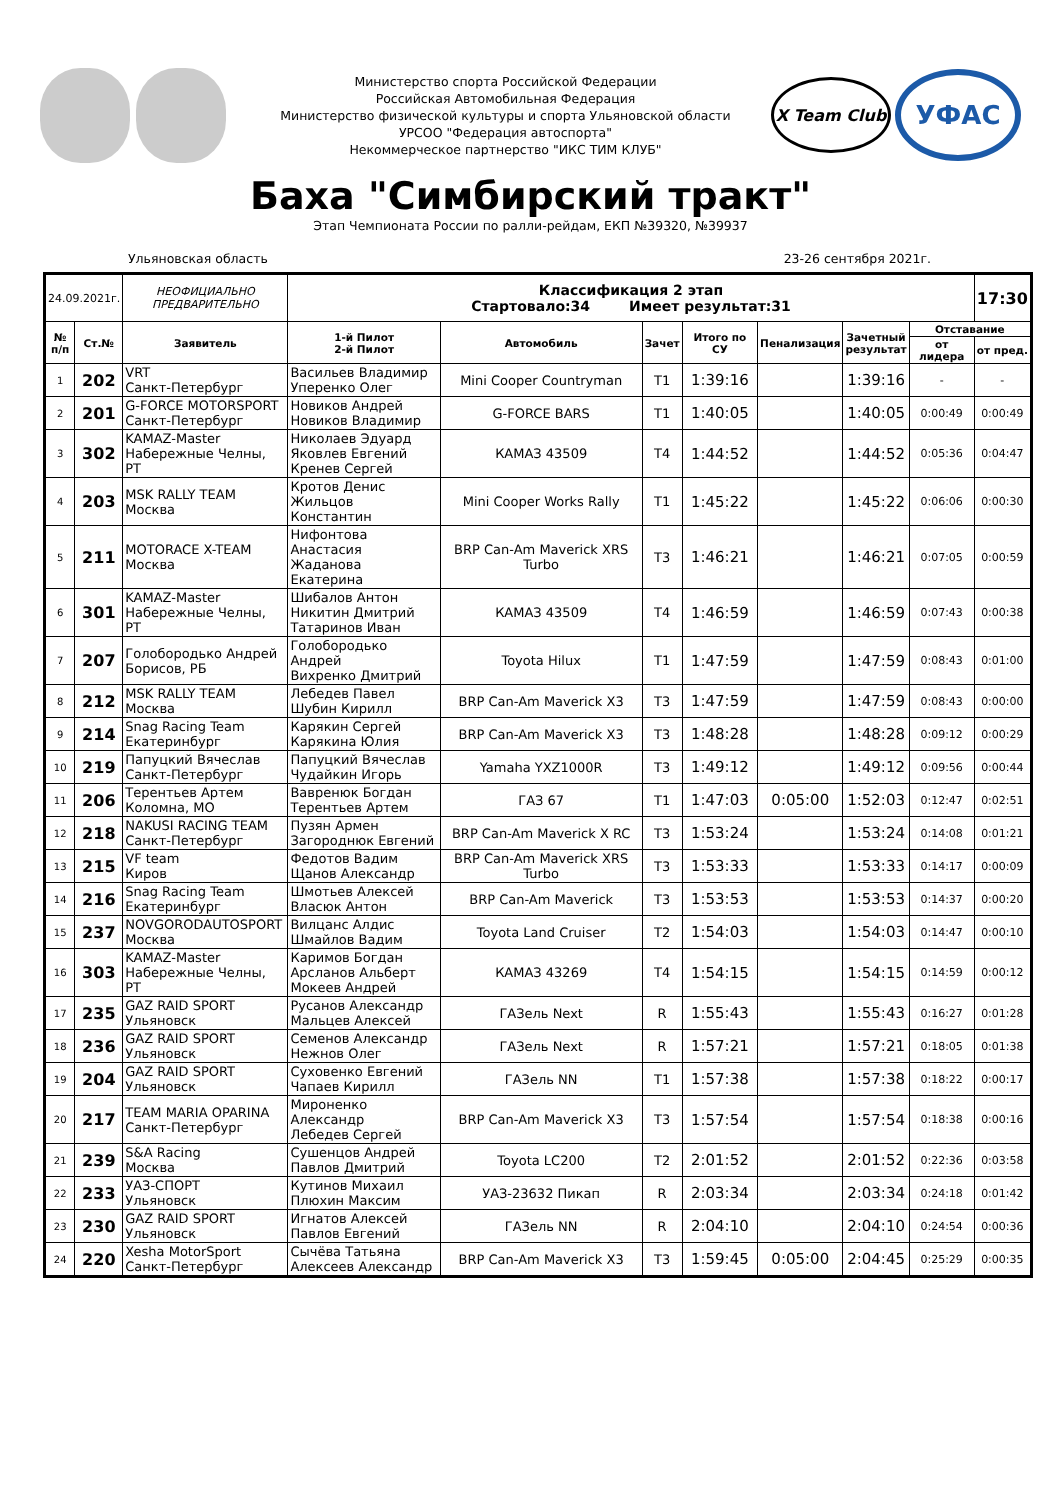Министерство спорта Российской Федерации
Российская Автомобильная Федерация
Министерство физической культуры и спорта Ульяновской области
УРСОО "Федерация автоспорта"
Некоммерческое партнерство "ИКС ТИМ КЛУБ"
X Team Club
УФАС
Баха "Симбирский тракт"
Этап Чемпионата России по ралли-рейдам, ЕКП №39320, №39937
Ульяновская область 23-26 сентября 2021г.
| 24.09.2021г. | | НЕОФИЦИАЛЬНО ПРЕДВАРИТЕЛЬНО | Классификация 2 этап Стартовало:34 Имеет результат:31 | | | | | | | 17:30 |
| № п/п | Ст.№ | Заявитель | 1-й Пилот 2-й Пилот | Автомобиль | Зачет | Итого по СУ | Пенализация | Зачетный результат | Отставание | |
| | | | | | | | | | от лидера | от пред. |
| 1 | 202 | VRT Санкт-Петербург | Васильев Владимир Уперенко Олег | Mini Cooper Countryman | T1 | 1:39:16 | | 1:39:16 | - | - |
| 2 | 201 | G-FORCE MOTORSPORT Санкт-Петербург | Новиков Андрей Новиков Владимир | G-FORCE BARS | T1 | 1:40:05 | | 1:40:05 | 0:00:49 | 0:00:49 |
| 3 | 302 | KAMAZ-Master Набережные Челны, РТ | Николаев Эдуард Яковлев Евгений Кренев Сергей | КАМАЗ 43509 | T4 | 1:44:52 | | 1:44:52 | 0:05:36 | 0:04:47 |
| 4 | 203 | MSK RALLY TEAM Москва | Кротов Денис Жильцов Константин | Mini Cooper Works Rally | T1 | 1:45:22 | | 1:45:22 | 0:06:06 | 0:00:30 |
| 5 | 211 | MOTORACE X-TEAM Москва | Нифонтова Анастасия Жаданова Екатерина | BRP Can-Am Maverick XRS Turbo | T3 | 1:46:21 | | 1:46:21 | 0:07:05 | 0:00:59 |
| 6 | 301 | KAMAZ-Master Набережные Челны, РТ | Шибалов Антон Никитин Дмитрий Татаринов Иван | КАМАЗ 43509 | T4 | 1:46:59 | | 1:46:59 | 0:07:43 | 0:00:38 |
| 7 | 207 | Голобородько Андрей Борисов, РБ | Голобородько Андрей Вихренко Дмитрий | Toyota Hilux | T1 | 1:47:59 | | 1:47:59 | 0:08:43 | 0:01:00 |
| 8 | 212 | MSK RALLY TEAM Москва | Лебедев Павел Шубин Кирилл | BRP Can-Am Maverick X3 | T3 | 1:47:59 | | 1:47:59 | 0:08:43 | 0:00:00 |
| 9 | 214 | Snag Racing Team Екатеринбург | Карякин Сергей Карякина Юлия | BRP Can-Am Maverick X3 | T3 | 1:48:28 | | 1:48:28 | 0:09:12 | 0:00:29 |
| 10 | 219 | Папуцкий Вячеслав Санкт-Петербург | Папуцкий Вячеслав Чудайкин Игорь | Yamaha YXZ1000R | T3 | 1:49:12 | | 1:49:12 | 0:09:56 | 0:00:44 |
| 11 | 206 | Терентьев Артем Коломна, МО | Вавренюк Богдан Терентьев Артем | ГАЗ 67 | T1 | 1:47:03 | 0:05:00 | 1:52:03 | 0:12:47 | 0:02:51 |
| 12 | 218 | NAKUSI RACING TEAM Санкт-Петербург | Пузян Армен Загороднюк Евгений | BRP Can-Am Maverick X RC | T3 | 1:53:24 | | 1:53:24 | 0:14:08 | 0:01:21 |
| 13 | 215 | VF team Киров | Федотов Вадим Щанов Александр | BRP Can-Am Maverick XRS Turbo | T3 | 1:53:33 | | 1:53:33 | 0:14:17 | 0:00:09 |
| 14 | 216 | Snag Racing Team Екатеринбург | Шмотьев Алексей Власюк Антон | BRP Can-Am Maverick | T3 | 1:53:53 | | 1:53:53 | 0:14:37 | 0:00:20 |
| 15 | 237 | NOVGORODAUTOSPORT Москва | Вилцанс Алдис Шмайлов Вадим | Toyota Land Cruiser | T2 | 1:54:03 | | 1:54:03 | 0:14:47 | 0:00:10 |
| 16 | 303 | KAMAZ-Master Набережные Челны, РТ | Каримов Богдан Арсланов Альберт Мокеев Андрей | КАМАЗ 43269 | T4 | 1:54:15 | | 1:54:15 | 0:14:59 | 0:00:12 |
| 17 | 235 | GAZ RAID SPORT Ульяновск | Русанов Александр Мальцев Алексей | ГАЗель Next | R | 1:55:43 | | 1:55:43 | 0:16:27 | 0:01:28 |
| 18 | 236 | GAZ RAID SPORT Ульяновск | Семенов Александр Нежнов Олег | ГАЗель Next | R | 1:57:21 | | 1:57:21 | 0:18:05 | 0:01:38 |
| 19 | 204 | GAZ RAID SPORT Ульяновск | Суховенко Евгений Чапаев Кирилл | ГАЗель NN | T1 | 1:57:38 | | 1:57:38 | 0:18:22 | 0:00:17 |
| 20 | 217 | TEAM MARIA OPARINA Санкт-Петербург | Мироненко Александр Лебедев Сергей | BRP Can-Am Maverick X3 | T3 | 1:57:54 | | 1:57:54 | 0:18:38 | 0:00:16 |
| 21 | 239 | S&A Racing Москва | Сушенцов Андрей Павлов Дмитрий | Toyota LC200 | T2 | 2:01:52 | | 2:01:52 | 0:22:36 | 0:03:58 |
| 22 | 233 | УАЗ-СПОРТ Ульяновск | Кутинов Михаил Плюхин Максим | УАЗ-23632 Пикап | R | 2:03:34 | | 2:03:34 | 0:24:18 | 0:01:42 |
| 23 | 230 | GAZ RAID SPORT Ульяновск | Игнатов Алексей Павлов Евгений | ГАЗель NN | R | 2:04:10 | | 2:04:10 | 0:24:54 | 0:00:36 |
| 24 | 220 | Xesha MotorSport Санкт-Петербург | Сычёва Татьяна Алексеев Александр | BRP Can-Am Maverick X3 | T3 | 1:59:45 | 0:05:00 | 2:04:45 | 0:25:29 | 0:00:35 |